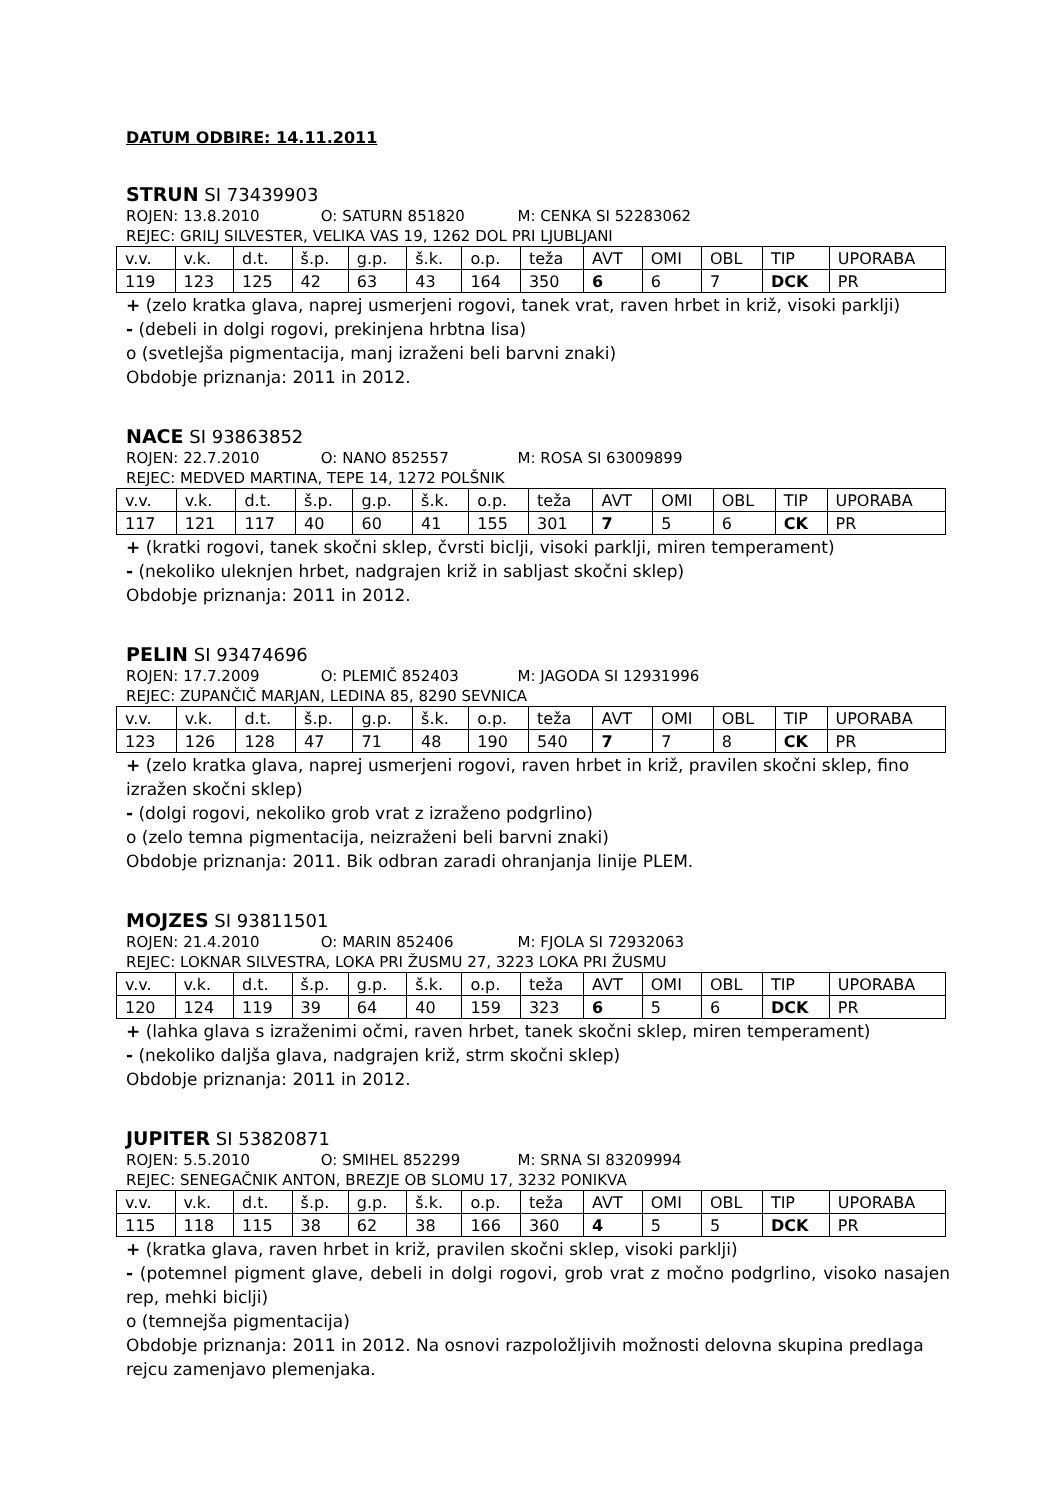DATUM ODBIRE: 14.11.2011
STRUN SI 73439903
ROJEN: 13.8.2010 O: SATURN 851820 M: CENKA SI 52283062
REJEC: GRILJ SILVESTER, VELIKA VAS 19, 1262 DOL PRI LJUBLJANI
| v.v. | v.k. | d.t. | š.p. | g.p. | š.k. | o.p. | teža | AVT | OMI | OBL | TIP | UPORABA |
| 119 | 123 | 125 | 42 | 63 | 43 | 164 | 350 | 6 | 6 | 7 | DCK | PR |
+ (zelo kratka glava, naprej usmerjeni rogovi, tanek vrat, raven hrbet in križ, visoki parklji)
- (debeli in dolgi rogovi, prekinjena hrbtna lisa)
o (svetlejša pigmentacija, manj izraženi beli barvni znaki)
Obdobje priznanja: 2011 in 2012.
NACE SI 93863852
ROJEN: 22.7.2010 O: NANO 852557 M: ROSA SI 63009899
REJEC: MEDVED MARTINA, TEPE 14, 1272 POLŠNIK
| v.v. | v.k. | d.t. | š.p. | g.p. | š.k. | o.p. | teža | AVT | OMI | OBL | TIP | UPORABA |
| 117 | 121 | 117 | 40 | 60 | 41 | 155 | 301 | 7 | 5 | 6 | CK | PR |
+ (kratki rogovi, tanek skočni sklep, čvrsti biclji, visoki parklji, miren temperament)
- (nekoliko uleknjen hrbet, nadgrajen križ in sabljast skočni sklep)
Obdobje priznanja: 2011 in 2012.
PELIN SI 93474696
ROJEN: 17.7.2009 O: PLEMIČ 852403 M: JAGODA SI 12931996
REJEC: ZUPANČIČ MARJAN, LEDINA 85, 8290 SEVNICA
| v.v. | v.k. | d.t. | š.p. | g.p. | š.k. | o.p. | teža | AVT | OMI | OBL | TIP | UPORABA |
| 123 | 126 | 128 | 47 | 71 | 48 | 190 | 540 | 7 | 7 | 8 | CK | PR |
+ (zelo kratka glava, naprej usmerjeni rogovi, raven hrbet in križ, pravilen skočni sklep, fino izražen skočni sklep)
- (dolgi rogovi, nekoliko grob vrat z izraženo podgrlino)
o (zelo temna pigmentacija, neizraženi beli barvni znaki)
Obdobje priznanja: 2011. Bik odbran zaradi ohranjanja linije PLEM.
MOJZES SI 93811501
ROJEN: 21.4.2010 O: MARIN 852406 M: FJOLA SI 72932063
REJEC: LOKNAR SILVESTRA, LOKA PRI ŽUSMU 27, 3223 LOKA PRI ŽUSMU
| v.v. | v.k. | d.t. | š.p. | g.p. | š.k. | o.p. | teža | AVT | OMI | OBL | TIP | UPORABA |
| 120 | 124 | 119 | 39 | 64 | 40 | 159 | 323 | 6 | 5 | 6 | DCK | PR |
+ (lahka glava s izraženimi očmi, raven hrbet, tanek skočni sklep, miren temperament)
- (nekoliko daljša glava, nadgrajen križ, strm skočni sklep)
Obdobje priznanja: 2011 in 2012.
JUPITER SI 53820871
ROJEN: 5.5.2010 O: SMIHEL 852299 M: SRNA SI 83209994
REJEC: SENEGAČNIK ANTON, BREZJE OB SLOMU 17, 3232 PONIKVA
| v.v. | v.k. | d.t. | š.p. | g.p. | š.k. | o.p. | teža | AVT | OMI | OBL | TIP | UPORABA |
| 115 | 118 | 115 | 38 | 62 | 38 | 166 | 360 | 4 | 5 | 5 | DCK | PR |
+ (kratka glava, raven hrbet in križ, pravilen skočni sklep, visoki parklji)
- (potemnel pigment glave, debeli in dolgi rogovi, grob vrat z močno podgrlino, visoko nasajen rep, mehki biclji)
o (temnejša pigmentacija)
Obdobje priznanja: 2011 in 2012. Na osnovi razpoložljivih možnosti delovna skupina predlaga rejcu zamenjavo plemenjaka.